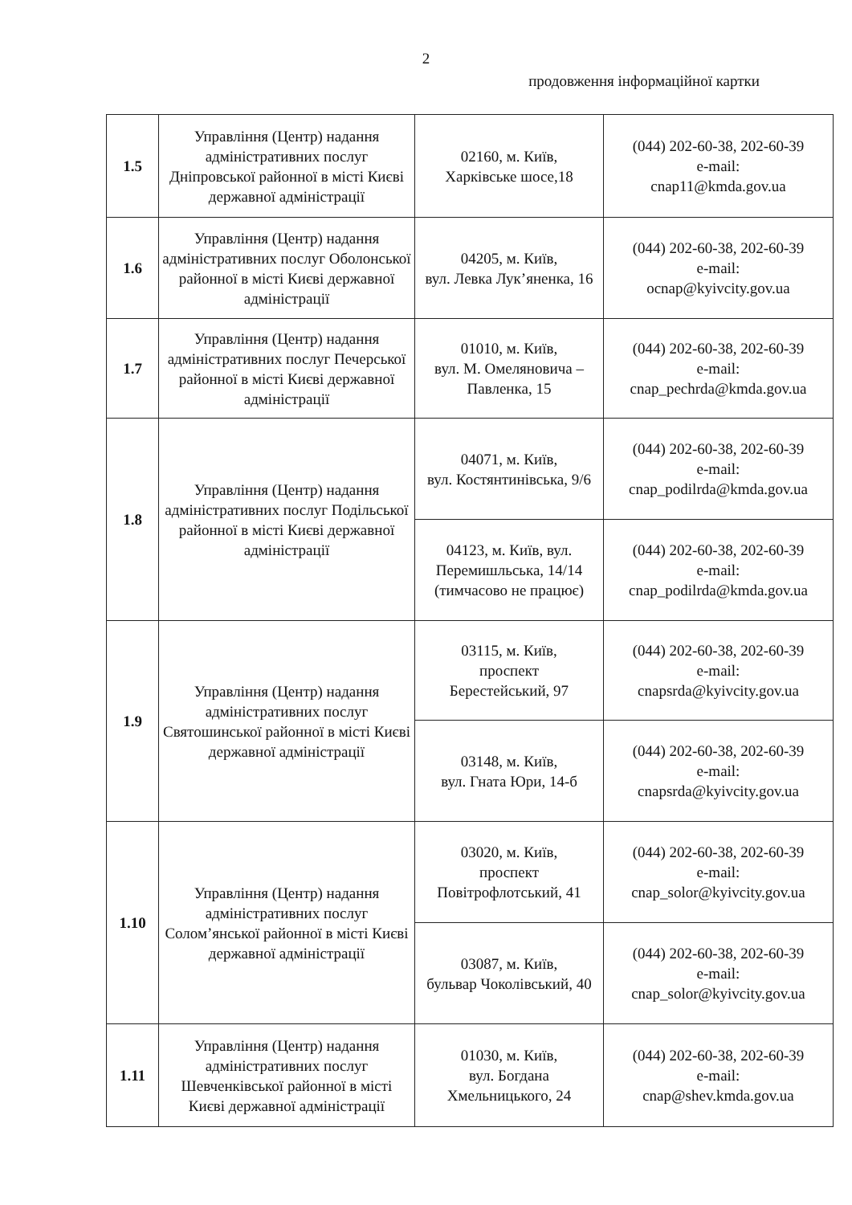2
продовження інформаційної картки
| 1.5 | Управління (Центр) надання адміністративних послуг Дніпровської районної в місті Києві державної адміністрації | 02160, м. Київ, Харківське шосе,18 | (044) 202-60-38, 202-60-39 e-mail: cnap11@kmda.gov.ua |
| 1.6 | Управління (Центр) надання адміністративних послуг Оболонської районної в місті Києві державної адміністрації | 04205, м. Київ, вул. Левка Лук’яненка, 16 | (044) 202-60-38, 202-60-39 e-mail: ocnap@kyivcity.gov.ua |
| 1.7 | Управління (Центр) надання адміністративних послуг Печерської районної в місті Києві державної адміністрації | 01010, м. Київ, вул. М. Омеляновича – Павленка, 15 | (044) 202-60-38, 202-60-39 e-mail: cnap_pechrda@kmda.gov.ua |
| 1.8 | Управління (Центр) надання адміністративних послуг Подільської районної в місті Києві державної адміністрації | 04071, м. Київ, вул. Костянтинівська, 9/6 | (044) 202-60-38, 202-60-39 e-mail: cnap_podilrda@kmda.gov.ua |
| | | 04123, м. Київ, вул. Перемишльська, 14/14 (тимчасово не працює) | (044) 202-60-38, 202-60-39 e-mail: cnap_podilrda@kmda.gov.ua |
| 1.9 | Управління (Центр) надання адміністративних послуг Святошинської районної в місті Києві державної адміністрації | 03115, м. Київ, проспект Берестейський, 97 | (044) 202-60-38, 202-60-39 e-mail: cnapsrda@kyivcity.gov.ua |
| | | 03148, м. Київ, вул. Гната Юри, 14-б | (044) 202-60-38, 202-60-39 e-mail: cnapsrda@kyivcity.gov.ua |
| 1.10 | Управління (Центр) надання адміністративних послуг Солом’янської районної в місті Києві державної адміністрації | 03020, м. Київ, проспект Повітрофлотський, 41 | (044) 202-60-38, 202-60-39 e-mail: cnap_solor@kyivcity.gov.ua |
| | | 03087, м. Київ, бульвар Чоколівський, 40 | (044) 202-60-38, 202-60-39 e-mail: cnap_solor@kyivcity.gov.ua |
| 1.11 | Управління (Центр) надання адміністративних послуг Шевченківської районної в місті Києві державної адміністрації | 01030, м. Київ, вул. Богдана Хмельницького, 24 | (044) 202-60-38, 202-60-39 e-mail: cnap@shev.kmda.gov.ua |